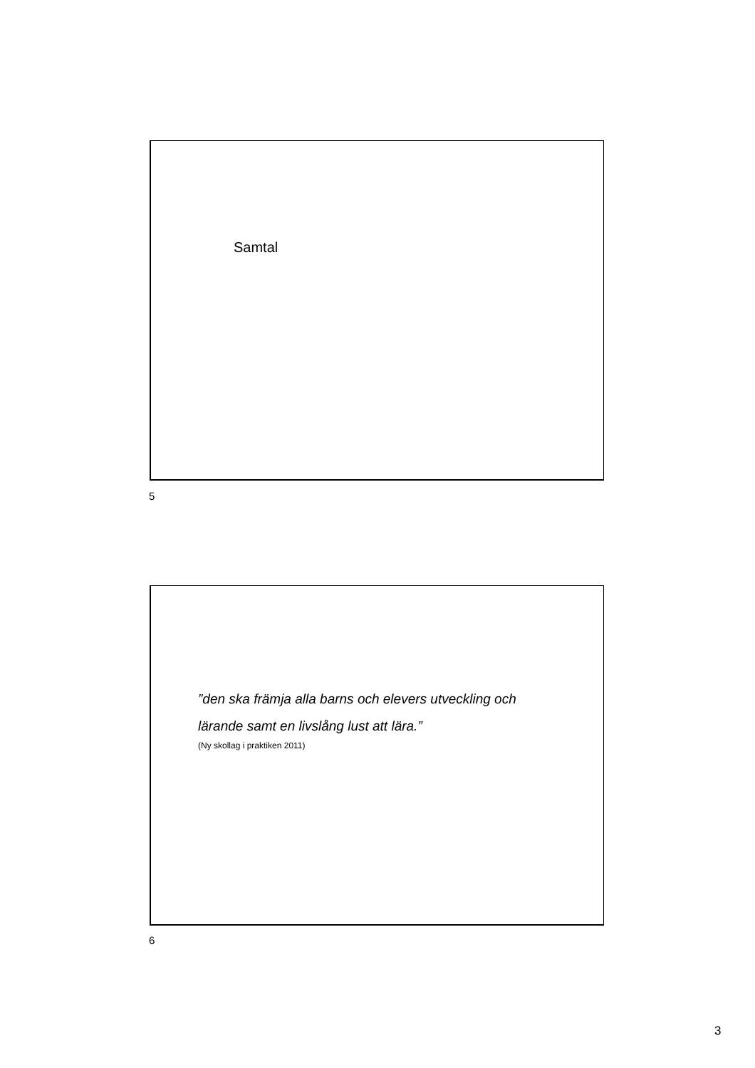Samtal
5
”den ska främja alla barns och elevers utveckling och
lärande samt en livslång lust att lära.”
(Ny skollag i praktiken 2011)
6
3